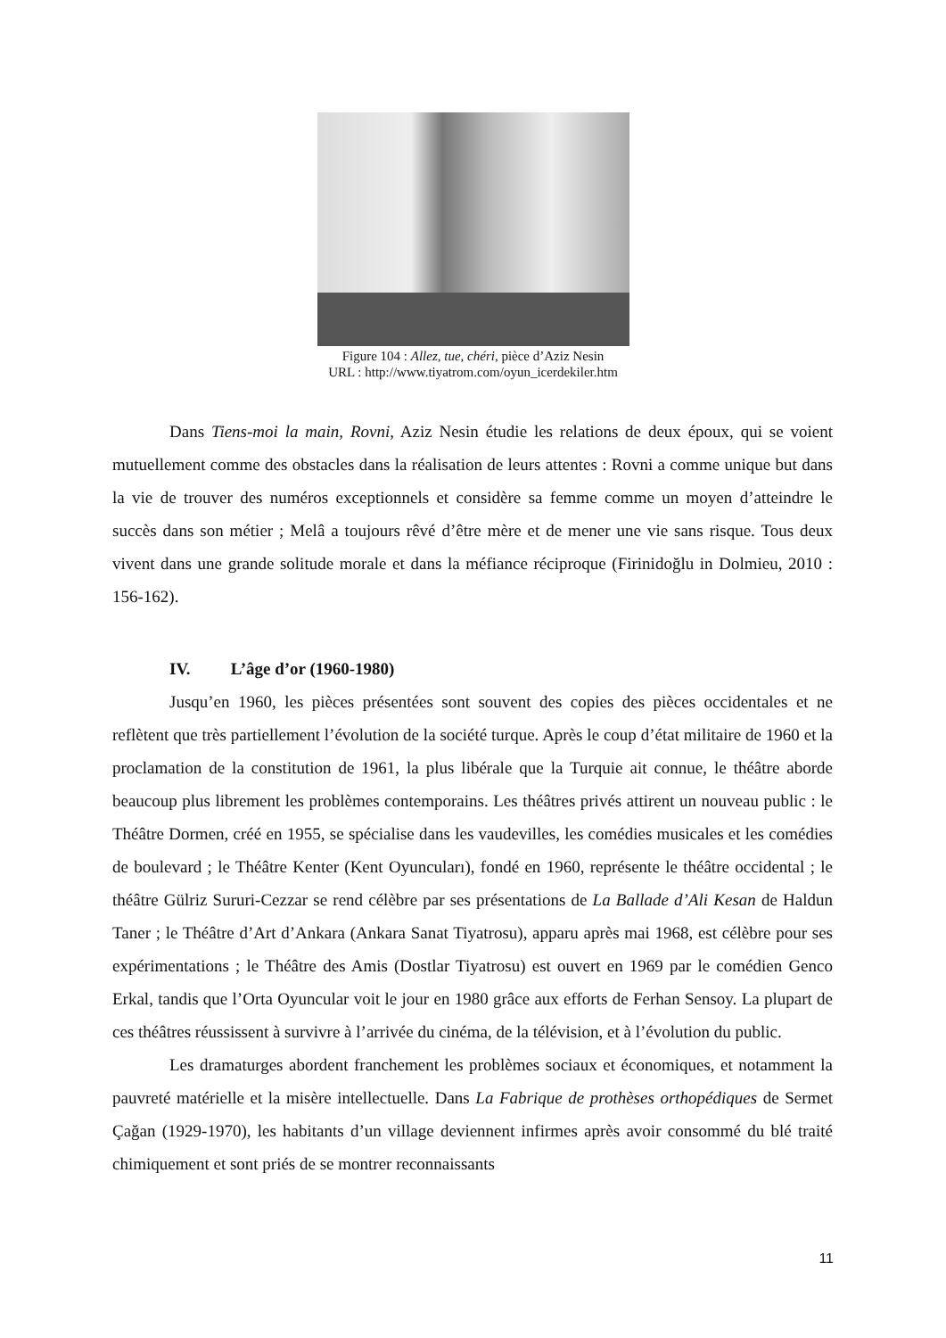Figure 104 : Allez, tue, chéri, pièce d’Aziz Nesin
URL : http://www.tiyatrom.com/oyun_icerdekiler.htm
Dans Tiens-moi la main, Rovni, Aziz Nesin étudie les relations de deux époux, qui se voient mutuellement comme des obstacles dans la réalisation de leurs attentes : Rovni a comme unique but dans la vie de trouver des numéros exceptionnels et considère sa femme comme un moyen d’atteindre le succès dans son métier ; Melâ a toujours rêvé d’être mère et de mener une vie sans risque. Tous deux vivent dans une grande solitude morale et dans la méfiance réciproque (Firinidoğlu in Dolmieu, 2010 : 156-162).
IV. L’âge d’or (1960-1980)
Jusqu’en 1960, les pièces présentées sont souvent des copies des pièces occidentales et ne reflètent que très partiellement l’évolution de la société turque. Après le coup d’état militaire de 1960 et la proclamation de la constitution de 1961, la plus libérale que la Turquie ait connue, le théâtre aborde beaucoup plus librement les problèmes contemporains. Les théâtres privés attirent un nouveau public : le Théâtre Dormen, créé en 1955, se spécialise dans les vaudevilles, les comédies musicales et les comédies de boulevard ; le Théâtre Kenter (Kent Oyuncuları), fondé en 1960, représente le théâtre occidental ; le théâtre Gülriz Sururi-Cezzar se rend célèbre par ses présentations de La Ballade d’Ali Kesan de Haldun Taner ; le Théâtre d’Art d’Ankara (Ankara Sanat Tiyatrosu), apparu après mai 1968, est célèbre pour ses expérimentations ; le Théâtre des Amis (Dostlar Tiyatrosu) est ouvert en 1969 par le comédien Genco Erkal, tandis que l’Orta Oyuncular voit le jour en 1980 grâce aux efforts de Ferhan Sensoy. La plupart de ces théâtres réussissent à survivre à l’arrivée du cinéma, de la télévision, et à l’évolution du public.
Les dramaturges abordent franchement les problèmes sociaux et économiques, et notamment la pauvreté matérielle et la misère intellectuelle. Dans La Fabrique de prothèses orthopédiques de Sermet Çağan (1929-1970), les habitants d’un village deviennent infirmes après avoir consommé du blé traité chimiquement et sont priés de se montrer reconnaissants
11